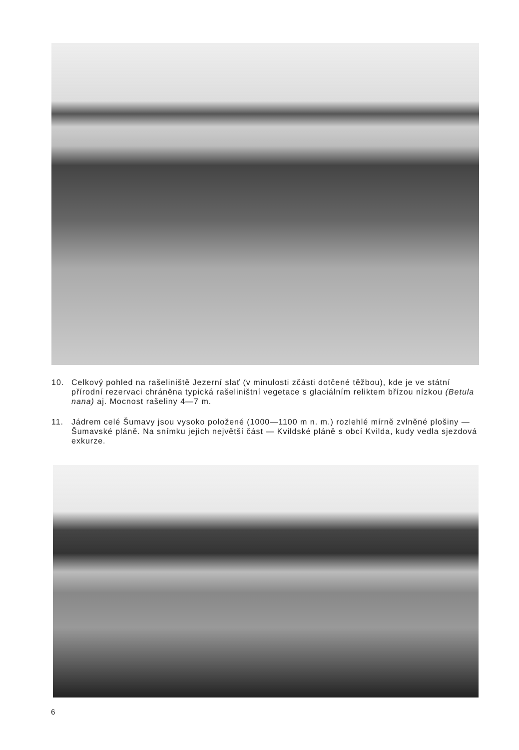10. Celkový pohled na rašeliniště Jezerní slať (v minulosti zčásti dotčené těžbou), kde je ve státní přírodní rezervaci chráněna typická rašeliništní vegetace s glaciálním reliktem břízou nízkou (Betula nana) aj. Mocnost rašeliny 4—7 m.
11. Jádrem celé Šumavy jsou vysoko položené (1000—1100 m n. m.) rozlehlé mírně zvlněné plošiny — Šumavské pláně. Na snímku jejich největší část — Kvildské pláně s obcí Kvilda, kudy vedla sjezdová exkurze.
6